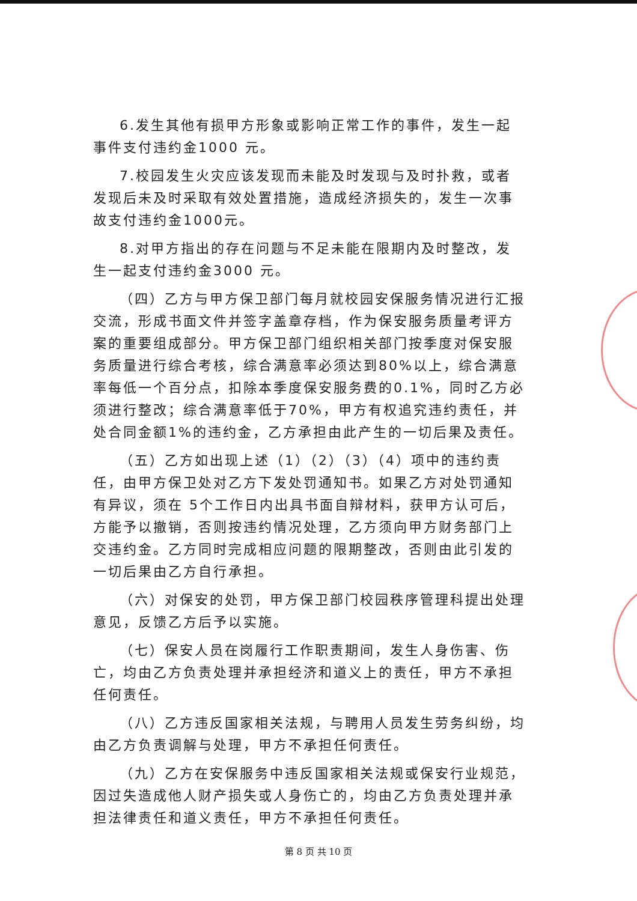6.发生其他有损甲方形象或影响正常工作的事件，发生一起事件支付违约金1000 元。
7.校园发生火灾应该发现而未能及时发现与及时扑救，或者发现后未及时采取有效处置措施，造成经济损失的，发生一次事故支付违约金1000元。
8.对甲方指出的存在问题与不足未能在限期内及时整改，发生一起支付违约金3000 元。
（四）乙方与甲方保卫部门每月就校园安保服务情况进行汇报交流，形成书面文件并签字盖章存档，作为保安服务质量考评方案的重要组成部分。甲方保卫部门组织相关部门按季度对保安服务质量进行综合考核，综合满意率必须达到80%以上，综合满意率每低一个百分点，扣除本季度保安服务费的0.1%，同时乙方必须进行整改；综合满意率低于70%，甲方有权追究违约责任，并处合同金额1%的违约金，乙方承担由此产生的一切后果及责任。
（五）乙方如出现上述（1）（2）（3）（4）项中的违约责任，由甲方保卫处对乙方下发处罚通知书。如果乙方对处罚通知有异议，须在 5个工作日内出具书面自辩材料，获甲方认可后，方能予以撤销，否则按违约情况处理，乙方须向甲方财务部门上交违约金。乙方同时完成相应问题的限期整改，否则由此引发的一切后果由乙方自行承担。
（六）对保安的处罚，甲方保卫部门校园秩序管理科提出处理意见，反馈乙方后予以实施。
（七）保安人员在岗履行工作职责期间，发生人身伤害、伤亡，均由乙方负责处理并承担经济和道义上的责任，甲方不承担任何责任。
（八）乙方违反国家相关法规，与聘用人员发生劳务纠纷，均由乙方负责调解与处理，甲方不承担任何责任。
（九）乙方在安保服务中违反国家相关法规或保安行业规范，因过失造成他人财产损失或人身伤亡的，均由乙方负责处理并承担法律责任和道义责任，甲方不承担任何责任。
第 8 页 共 10 页